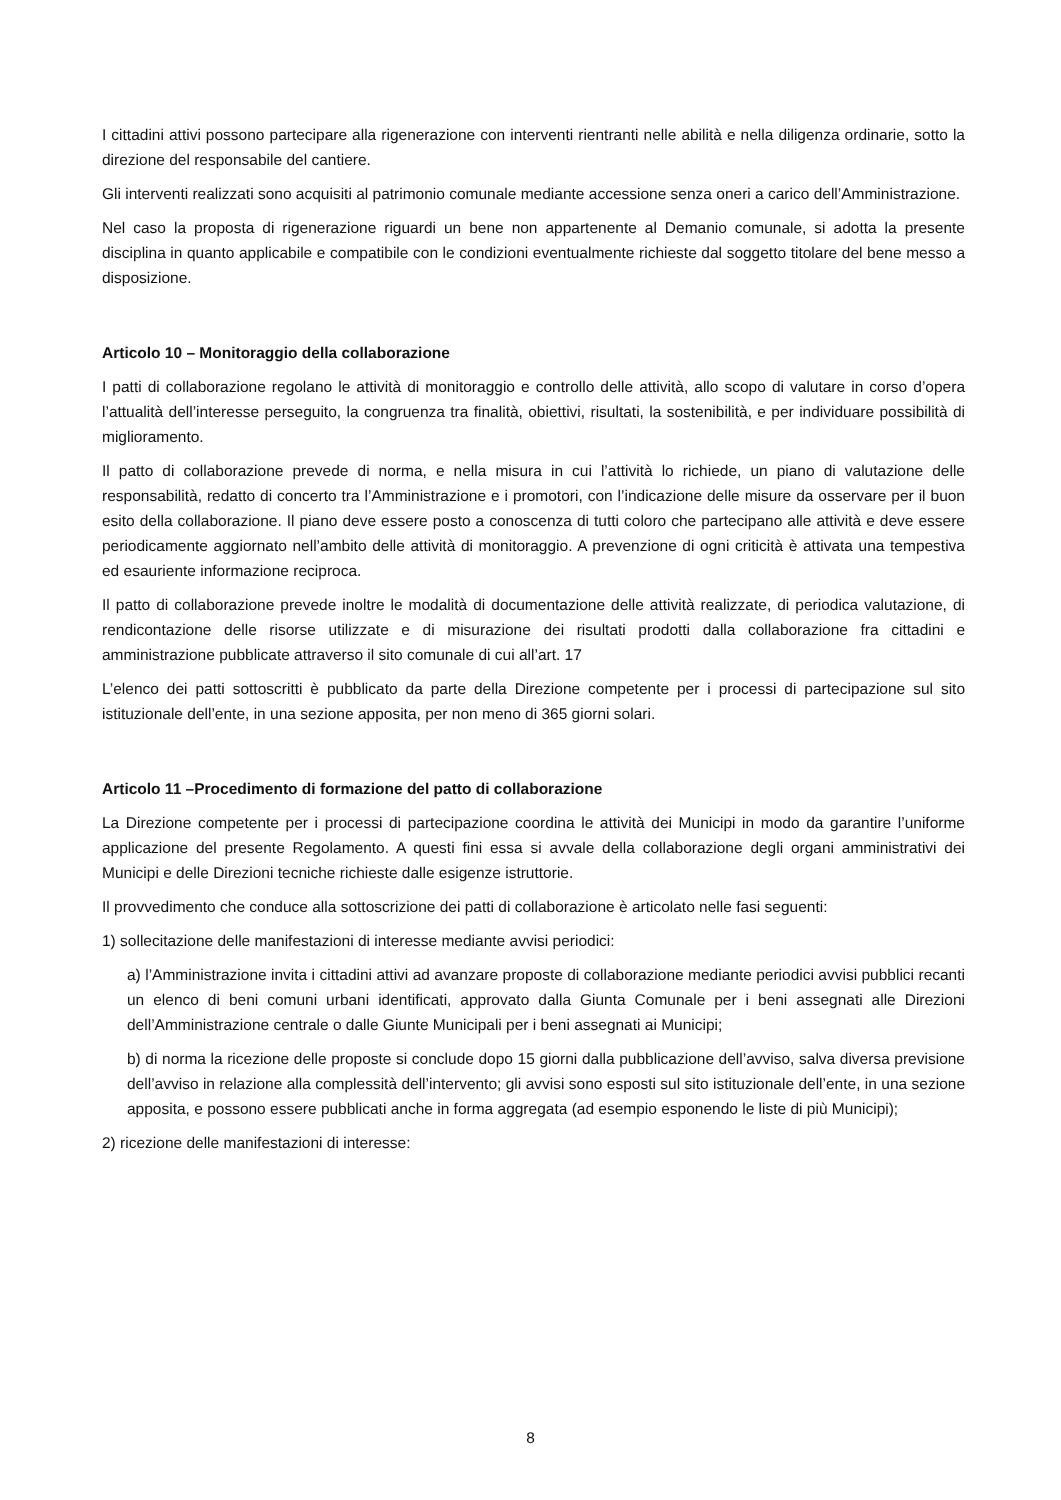I cittadini attivi possono partecipare alla rigenerazione con interventi rientranti nelle abilità e nella diligenza ordinarie, sotto la direzione del responsabile del cantiere.
Gli interventi realizzati sono acquisiti al patrimonio comunale mediante accessione senza oneri a carico dell’Amministrazione.
Nel caso la proposta di rigenerazione riguardi un bene non appartenente al Demanio comunale, si adotta la presente disciplina in quanto applicabile e compatibile con le condizioni eventualmente richieste dal soggetto titolare del bene messo a disposizione.
Articolo 10 – Monitoraggio della collaborazione
I patti di collaborazione regolano le attività di monitoraggio e controllo delle attività, allo scopo di valutare in corso d’opera l’attualità dell’interesse perseguito, la congruenza tra finalità, obiettivi, risultati, la sostenibilità, e per individuare possibilità di miglioramento.
Il patto di collaborazione prevede di norma, e nella misura in cui l’attività lo richiede, un piano di valutazione delle responsabilità, redatto di concerto tra l’Amministrazione e i promotori, con l’indicazione delle misure da osservare per il buon esito della collaborazione. Il piano deve essere posto a conoscenza di tutti coloro che partecipano alle attività e deve essere periodicamente aggiornato nell’ambito delle attività di monitoraggio. A prevenzione di ogni criticità è attivata una tempestiva ed esauriente informazione reciproca.
Il patto di collaborazione prevede inoltre le modalità di documentazione delle attività realizzate, di periodica valutazione, di rendicontazione delle risorse utilizzate e di misurazione dei risultati prodotti dalla collaborazione fra cittadini e amministrazione pubblicate attraverso il sito comunale di cui all’art. 17
L’elenco dei patti sottoscritti è pubblicato da parte della Direzione competente per i processi di partecipazione sul sito istituzionale dell’ente, in una sezione apposita, per non meno di 365 giorni solari.
Articolo 11 –Procedimento di formazione del patto di collaborazione
La Direzione competente per i processi di partecipazione coordina le attività dei Municipi in modo da garantire l’uniforme applicazione del presente Regolamento. A questi fini essa si avvale della collaborazione degli organi amministrativi dei Municipi e delle Direzioni tecniche richieste dalle esigenze istruttorie.
Il provvedimento che conduce alla sottoscrizione dei patti di collaborazione è articolato nelle fasi seguenti:
1) sollecitazione delle manifestazioni di interesse mediante avvisi periodici:
a) l’Amministrazione invita i cittadini attivi ad avanzare proposte di collaborazione mediante periodici avvisi pubblici recanti un elenco di beni comuni urbani identificati, approvato dalla Giunta Comunale per i beni assegnati alle Direzioni dell’Amministrazione centrale o dalle Giunte Municipali per i beni assegnati ai Municipi;
b) di norma la ricezione delle proposte si conclude dopo 15 giorni dalla pubblicazione dell’avviso, salva diversa previsione dell’avviso in relazione alla complessità dell’intervento; gli avvisi sono esposti sul sito istituzionale dell’ente, in una sezione apposita, e possono essere pubblicati anche in forma aggregata (ad esempio esponendo le liste di più Municipi);
2) ricezione delle manifestazioni di interesse:
8